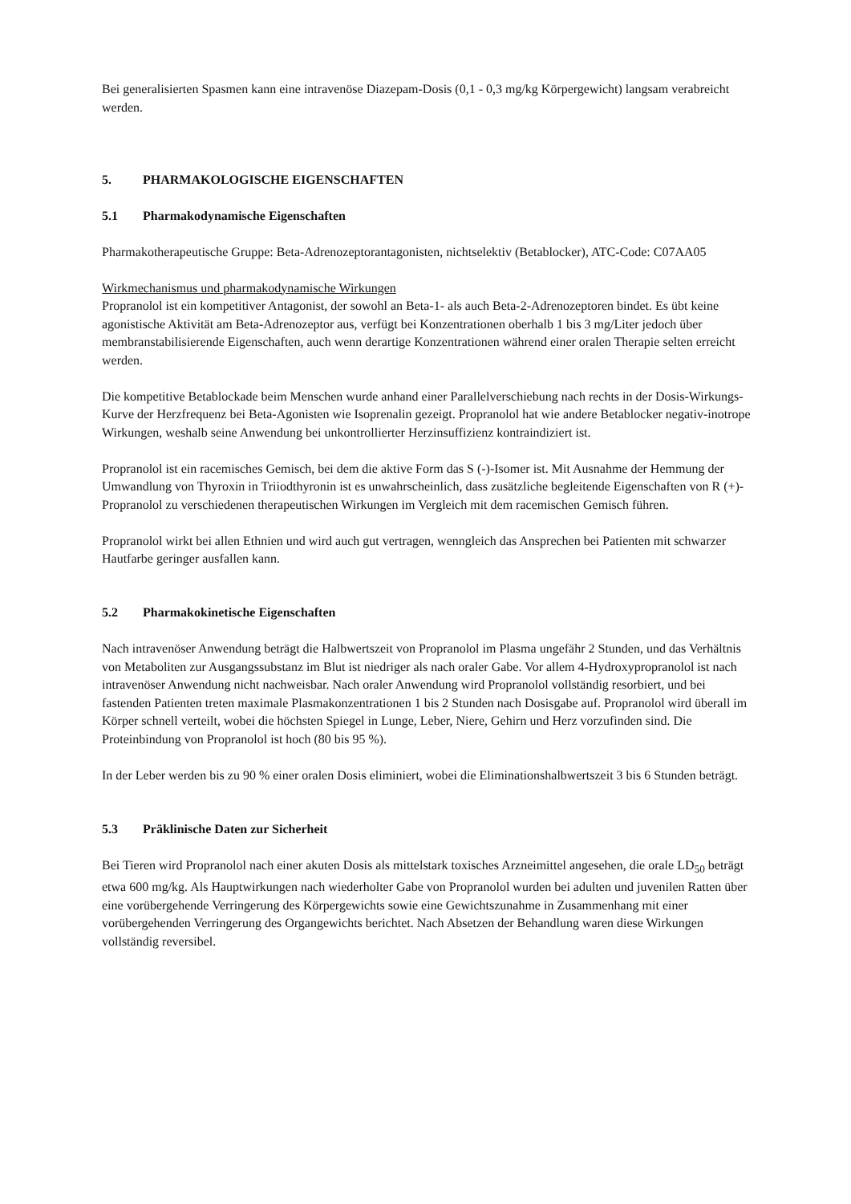Bei generalisierten Spasmen kann eine intravenöse Diazepam-Dosis (0,1 - 0,3 mg/kg Körpergewicht) langsam verabreicht werden.
5. PHARMAKOLOGISCHE EIGENSCHAFTEN
5.1 Pharmakodynamische Eigenschaften
Pharmakotherapeutische Gruppe: Beta-Adrenozeptorantagonisten, nichtselektiv (Betablocker), ATC-Code: C07AA05
Wirkmechanismus und pharmakodynamische Wirkungen
Propranolol ist ein kompetitiver Antagonist, der sowohl an Beta-1- als auch Beta-2-Adrenozeptoren bindet. Es übt keine agonistische Aktivität am Beta-Adrenozeptor aus, verfügt bei Konzentrationen oberhalb 1 bis 3 mg/Liter jedoch über membranstabilisierende Eigenschaften, auch wenn derartige Konzentrationen während einer oralen Therapie selten erreicht werden.
Die kompetitive Betablockade beim Menschen wurde anhand einer Parallelverschiebung nach rechts in der Dosis-Wirkungs-Kurve der Herzfrequenz bei Beta-Agonisten wie Isoprenalin gezeigt. Propranolol hat wie andere Betablocker negativ-inotrope Wirkungen, weshalb seine Anwendung bei unkontrollierter Herzinsuffizienz kontraindiziert ist.
Propranolol ist ein racemisches Gemisch, bei dem die aktive Form das S (-)-Isomer ist. Mit Ausnahme der Hemmung der Umwandlung von Thyroxin in Triiodthyronin ist es unwahrscheinlich, dass zusätzliche begleitende Eigenschaften von R (+)-Propranolol zu verschiedenen therapeutischen Wirkungen im Vergleich mit dem racemischen Gemisch führen.
Propranolol wirkt bei allen Ethnien und wird auch gut vertragen, wenngleich das Ansprechen bei Patienten mit schwarzer Hautfarbe geringer ausfallen kann.
5.2 Pharmakokinetische Eigenschaften
Nach intravenöser Anwendung beträgt die Halbwertszeit von Propranolol im Plasma ungefähr 2 Stunden, und das Verhältnis von Metaboliten zur Ausgangssubstanz im Blut ist niedriger als nach oraler Gabe. Vor allem 4-Hydroxypropranolol ist nach intravenöser Anwendung nicht nachweisbar. Nach oraler Anwendung wird Propranolol vollständig resorbiert, und bei fastenden Patienten treten maximale Plasmakonzentrationen 1 bis 2 Stunden nach Dosisgabe auf. Propranolol wird überall im Körper schnell verteilt, wobei die höchsten Spiegel in Lunge, Leber, Niere, Gehirn und Herz vorzufinden sind. Die Proteinbindung von Propranolol ist hoch (80 bis 95 %).
In der Leber werden bis zu 90 % einer oralen Dosis eliminiert, wobei die Eliminationshalbwertszeit 3 bis 6 Stunden beträgt.
5.3 Präklinische Daten zur Sicherheit
Bei Tieren wird Propranolol nach einer akuten Dosis als mittelstark toxisches Arzneimittel angesehen, die orale LD<sub>50</sub> beträgt etwa 600 mg/kg. Als Hauptwirkungen nach wiederholter Gabe von Propranolol wurden bei adulten und juvenilen Ratten über eine vorübergehende Verringerung des Körpergewichts sowie eine Gewichtszunahme in Zusammenhang mit einer vorübergehenden Verringerung des Organgewichts berichtet. Nach Absetzen der Behandlung waren diese Wirkungen vollständig reversibel.